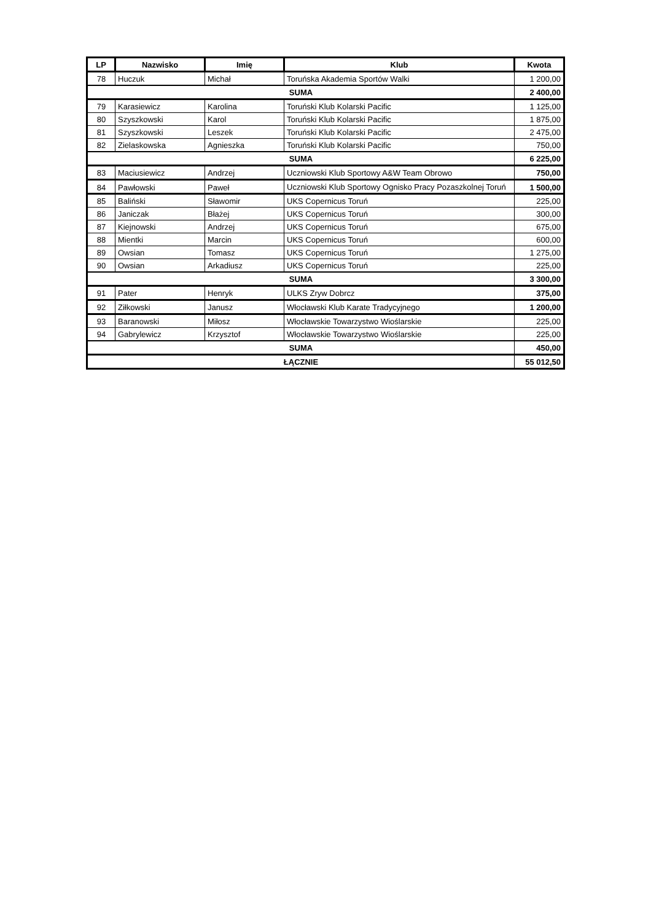| LP | Nazwisko | Imię | Klub | Kwota |
| --- | --- | --- | --- | --- |
| 78 | Huczuk | Michał | Toruńska Akademia Sportów Walki | 1 200,00 |
| SUMA | | | | 2 400,00 |
| 79 | Karasiewicz | Karolina | Toruński Klub Kolarski Pacific | 1 125,00 |
| 80 | Szyszkowski | Karol | Toruński Klub Kolarski Pacific | 1 875,00 |
| 81 | Szyszkowski | Leszek | Toruński Klub Kolarski Pacific | 2 475,00 |
| 82 | Zielaskowska | Agnieszka | Toruński Klub Kolarski Pacific | 750,00 |
| SUMA | | | | 6 225,00 |
| 83 | Maciusiewicz | Andrzej | Uczniowski Klub Sportowy A&W Team Obrowo | 750,00 |
| 84 | Pawłowski | Paweł | Uczniowski Klub Sportowy Ognisko Pracy Pozaszkolnej Toruń | 1 500,00 |
| 85 | Baliński | Sławomir | UKS Copernicus Toruń | 225,00 |
| 86 | Janiczak | Błażej | UKS Copernicus Toruń | 300,00 |
| 87 | Kiejnowski | Andrzej | UKS Copernicus Toruń | 675,00 |
| 88 | Mientki | Marcin | UKS Copernicus Toruń | 600,00 |
| 89 | Owsian | Tomasz | UKS Copernicus Toruń | 1 275,00 |
| 90 | Owsian | Arkadiusz | UKS Copernicus Toruń | 225,00 |
| SUMA | | | | 3 300,00 |
| 91 | Pater | Henryk | ULKS Zryw Dobrcz | 375,00 |
| 92 | Ziłkowski | Janusz | Włocławski Klub Karate Tradycyjnego | 1 200,00 |
| 93 | Baranowski | Miłosz | Włocławskie Towarzystwo Wioślarskie | 225,00 |
| 94 | Gabrylewicz | Krzysztof | Włocławskie Towarzystwo Wioślarskie | 225,00 |
| SUMA | | | | 450,00 |
| ŁĄCZNIE | | | | 55 012,50 |